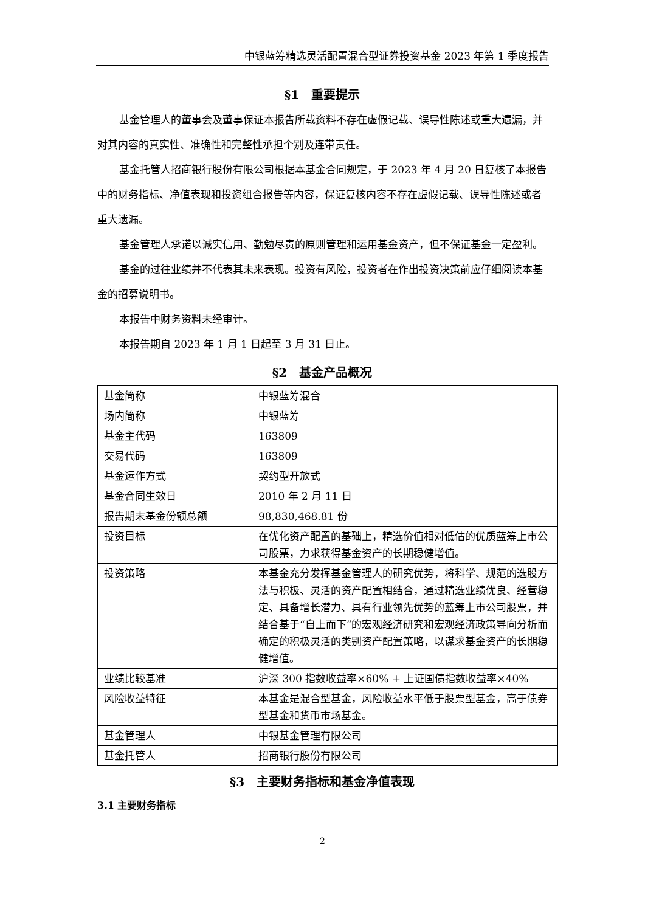中银蓝筹精选灵活配置混合型证券投资基金 2023 年第 1 季度报告
§1　重要提示
基金管理人的董事会及董事保证本报告所载资料不存在虚假记载、误导性陈述或重大遗漏，并对其内容的真实性、准确性和完整性承担个别及连带责任。
基金托管人招商银行股份有限公司根据本基金合同规定，于 2023 年 4 月 20 日复核了本报告中的财务指标、净值表现和投资组合报告等内容，保证复核内容不存在虚假记载、误导性陈述或者重大遗漏。
基金管理人承诺以诚实信用、勤勉尽责的原则管理和运用基金资产，但不保证基金一定盈利。
基金的过往业绩并不代表其未来表现。投资有风险，投资者在作出投资决策前应仔细阅读本基金的招募说明书。
本报告中财务资料未经审计。
本报告期自 2023 年 1 月 1 日起至 3 月 31 日止。
§2　基金产品概况
| 基金简称 | 中银蓝筹混合 |
| 场内简称 | 中银蓝筹 |
| 基金主代码 | 163809 |
| 交易代码 | 163809 |
| 基金运作方式 | 契约型开放式 |
| 基金合同生效日 | 2010 年 2 月 11 日 |
| 报告期末基金份额总额 | 98,830,468.81 份 |
| 投资目标 | 在优化资产配置的基础上，精选价值相对低估的优质蓝筹上市公司股票，力求获得基金资产的长期稳健增值。 |
| 投资策略 | 本基金充分发挥基金管理人的研究优势，将科学、规范的选股方法与积极、灵活的资产配置相结合，通过精选业绩优良、经营稳定、具备增长潜力、具有行业领先优势的蓝筹上市公司股票，并结合基于“自上而下”的宏观经济研究和宏观经济政策导向分析而确定的积极灵活的类别资产配置策略，以谋求基金资产的长期稳健增值。 |
| 业绩比较基准 | 沪深 300 指数收益率×60% + 上证国债指数收益率×40% |
| 风险收益特征 | 本基金是混合型基金，风险收益水平低于股票型基金，高于债券型基金和货币市场基金。 |
| 基金管理人 | 中银基金管理有限公司 |
| 基金托管人 | 招商银行股份有限公司 |
§3　主要财务指标和基金净值表现
3.1 主要财务指标
2